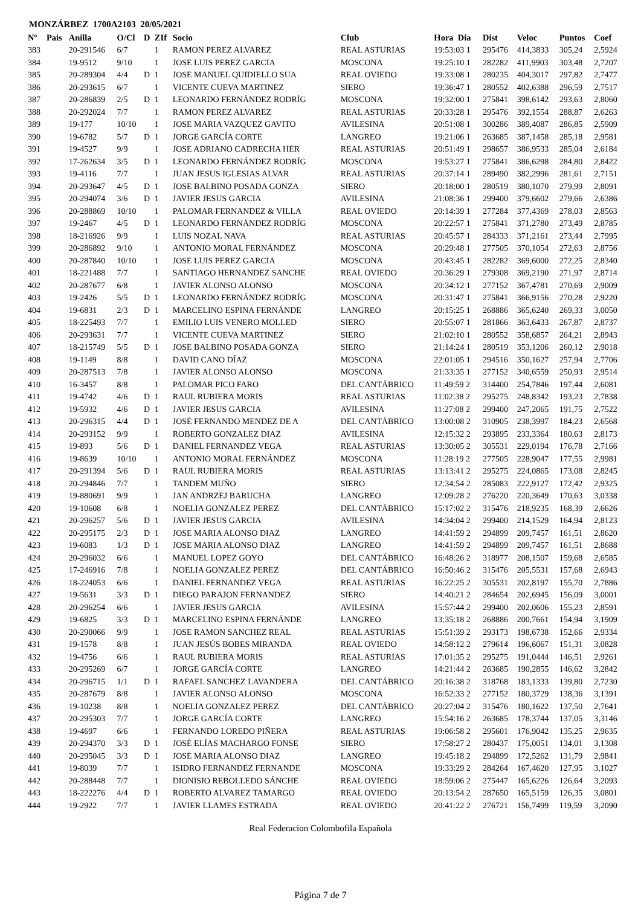MONZÁRBEZ 1700A2103 20/05/2021
| Nº | Pais | Anilla | O/Cl | D | ZIf | Socio | Club | Hora Dia | Dist | Veloc | Puntos | Coef |
| --- | --- | --- | --- | --- | --- | --- | --- | --- | --- | --- | --- | --- |
| 383 | | 20-291546 | 6/7 | | 1 | RAMON PEREZ ALVAREZ | REAL ASTURIAS | 19:53:03 1 | 295476 | 414,3833 | 305,24 | 2,5924 |
| 384 | | 19-9512 | 9/10 | | 1 | JOSE LUIS PEREZ GARCIA | MOSCONA | 19:25:10 1 | 282282 | 411,9903 | 303,48 | 2,7207 |
| 385 | | 20-289304 | 4/4 | D | 1 | JOSE MANUEL QUIDIELLO SUA | REAL OVIEDO | 19:33:08 1 | 280235 | 404,3017 | 297,82 | 2,7477 |
| 386 | | 20-293615 | 6/7 | | 1 | VICENTE CUEVA MARTINEZ | SIERO | 19:36:47 1 | 280552 | 402,6388 | 296,59 | 2,7517 |
| 387 | | 20-286839 | 2/5 | D | 1 | LEONARDO FERNÁNDEZ RODRÍG | MOSCONA | 19:32:00 1 | 275841 | 398,6142 | 293,63 | 2,8060 |
| 388 | | 20-292024 | 7/7 | | 1 | RAMON PEREZ ALVAREZ | REAL ASTURIAS | 20:33:28 1 | 295476 | 392,1554 | 288,87 | 2,6263 |
| 389 | | 19-177 | 10/10 | | 1 | JOSE MARIA VAZQUEZ GAVITO | AVILESINA | 20:51:08 1 | 300286 | 389,4087 | 286,85 | 2,5909 |
| 390 | | 19-6782 | 5/7 | D | 1 | JORGE GARCÍA CORTE | LANGREO | 19:21:06 1 | 263685 | 387,1458 | 285,18 | 2,9581 |
| 391 | | 19-4527 | 9/9 | | 1 | JOSE ADRIANO CADRECHA HER | REAL ASTURIAS | 20:51:49 1 | 298657 | 386,9533 | 285,04 | 2,6184 |
| 392 | | 17-262634 | 3/5 | D | 1 | LEONARDO FERNÁNDEZ RODRÍG | MOSCONA | 19:53:27 1 | 275841 | 386,6298 | 284,80 | 2,8422 |
| 393 | | 19-4116 | 7/7 | | 1 | JUAN JESUS IGLESIAS ALVAR | REAL ASTURIAS | 20:37:14 1 | 289490 | 382,2996 | 281,61 | 2,7151 |
| 394 | | 20-293647 | 4/5 | D | 1 | JOSE BALBINO POSADA GONZA | SIERO | 20:18:00 1 | 280519 | 380,1070 | 279,99 | 2,8091 |
| 395 | | 20-294074 | 3/6 | D | 1 | JAVIER JESUS GARCIA | AVILESINA | 21:08:36 1 | 299400 | 379,6602 | 279,66 | 2,6386 |
| 396 | | 20-288869 | 10/10 | | 1 | PALOMAR FERNANDEZ & VILLA | REAL OVIEDO | 20:14:39 1 | 277284 | 377,4369 | 278,03 | 2,8563 |
| 397 | | 19-2467 | 4/5 | D | 1 | LEONARDO FERNÁNDEZ RODRÍG | MOSCONA | 20:22:57 1 | 275841 | 371,2780 | 273,49 | 2,8785 |
| 398 | | 18-216926 | 9/9 | | 1 | LUIS NOZAL NAVA | REAL ASTURIAS | 20:45:57 1 | 284333 | 371,2161 | 273,44 | 2,7995 |
| 399 | | 20-286892 | 9/10 | | 1 | ANTONIO MORAL FERNÁNDEZ | MOSCONA | 20:29:48 1 | 277505 | 370,1054 | 272,63 | 2,8756 |
| 400 | | 20-287840 | 10/10 | | 1 | JOSE LUIS PEREZ GARCIA | MOSCONA | 20:43:45 1 | 282282 | 369,6000 | 272,25 | 2,8340 |
| 401 | | 18-221488 | 7/7 | | 1 | SANTIAGO HERNANDEZ SANCHE | REAL OVIEDO | 20:36:29 1 | 279308 | 369,2190 | 271,97 | 2,8714 |
| 402 | | 20-287677 | 6/8 | | 1 | JAVIER ALONSO ALONSO | MOSCONA | 20:34:12 1 | 277152 | 367,4781 | 270,69 | 2,9009 |
| 403 | | 19-2426 | 5/5 | D | 1 | LEONARDO FERNÁNDEZ RODRÍG | MOSCONA | 20:31:47 1 | 275841 | 366,9156 | 270,28 | 2,9220 |
| 404 | | 19-6831 | 2/3 | D | 1 | MARCELINO ESPINA FERNÁNDE | LANGREO | 20:15:25 1 | 268886 | 365,6240 | 269,33 | 3,0050 |
| 405 | | 18-225493 | 7/7 | | 1 | EMILIO LUIS VENERO MOLLED | SIERO | 20:55:07 1 | 281866 | 363,6433 | 267,87 | 2,8737 |
| 406 | | 20-293631 | 7/7 | | 1 | VICENTE CUEVA MARTINEZ | SIERO | 21:02:10 1 | 280552 | 358,6857 | 264,21 | 2,8943 |
| 407 | | 18-215749 | 5/5 | D | 1 | JOSE BALBINO POSADA GONZA | SIERO | 21:14:24 1 | 280519 | 353,1206 | 260,12 | 2,9018 |
| 408 | | 19-1149 | 8/8 | | 1 | DAVID CANO DÍAZ | MOSCONA | 22:01:05 1 | 294516 | 350,1627 | 257,94 | 2,7706 |
| 409 | | 20-287513 | 7/8 | | 1 | JAVIER ALONSO ALONSO | MOSCONA | 21:33:35 1 | 277152 | 340,6559 | 250,93 | 2,9514 |
| 410 | | 16-3457 | 8/8 | | 1 | PALOMAR PICO FARO | DEL CANTÁBRICO | 11:49:59 2 | 314400 | 254,7846 | 197,44 | 2,6081 |
| 411 | | 19-4742 | 4/6 | D | 1 | RAUL RUBIERA MORIS | REAL ASTURIAS | 11:02:38 2 | 295275 | 248,8342 | 193,23 | 2,7838 |
| 412 | | 19-5932 | 4/6 | D | 1 | JAVIER JESUS GARCIA | AVILESINA | 11:27:08 2 | 299400 | 247,2065 | 191,75 | 2,7522 |
| 413 | | 20-296315 | 4/4 | D | 1 | JOSÉ FERNANDO MENDEZ DE A | DEL CANTÁBRICO | 13:00:08 2 | 310905 | 238,3997 | 184,23 | 2,6568 |
| 414 | | 20-293152 | 9/9 | | 1 | ROBERTO GONZALEZ DIAZ | AVILESINA | 12:15:32 2 | 293895 | 233,3364 | 180,63 | 2,8173 |
| 415 | | 19-893 | 5/6 | D | 1 | DANIEL FERNANDEZ VEGA | REAL ASTURIAS | 13:30:05 2 | 305531 | 229,0194 | 176,78 | 2,7166 |
| 416 | | 19-8639 | 10/10 | | 1 | ANTONIO MORAL FERNÁNDEZ | MOSCONA | 11:28:19 2 | 277505 | 228,9047 | 177,55 | 2,9981 |
| 417 | | 20-291394 | 5/6 | D | 1 | RAUL RUBIERA MORIS | REAL ASTURIAS | 13:13:41 2 | 295275 | 224,0865 | 173,08 | 2,8245 |
| 418 | | 20-294846 | 7/7 | | 1 | TANDEM MUÑO | SIERO | 12:34:54 2 | 285083 | 222,9127 | 172,42 | 2,9325 |
| 419 | | 19-880691 | 9/9 | | 1 | JAN ANDRZEJ BARUCHA | LANGREO | 12:09:28 2 | 276220 | 220,3649 | 170,63 | 3,0338 |
| 420 | | 19-10608 | 6/8 | | 1 | NOELIA GONZALEZ PEREZ | DEL CANTÁBRICO | 15:17:02 2 | 315476 | 218,9235 | 168,39 | 2,6626 |
| 421 | | 20-296257 | 5/6 | D | 1 | JAVIER JESUS GARCIA | AVILESINA | 14:34:04 2 | 299400 | 214,1529 | 164,94 | 2,8123 |
| 422 | | 20-295175 | 2/3 | D | 1 | JOSE MARIA ALONSO DIAZ | LANGREO | 14:41:59 2 | 294899 | 209,7457 | 161,51 | 2,8620 |
| 423 | | 19-6083 | 1/3 | D | 1 | JOSE MARIA ALONSO DIAZ | LANGREO | 14:41:59 2 | 294899 | 209,7457 | 161,51 | 2,8688 |
| 424 | | 20-296032 | 6/6 | | 1 | MANUEL LOPEZ GOYO | DEL CANTÁBRICO | 16:48:26 2 | 318977 | 208,1507 | 159,68 | 2,6585 |
| 425 | | 17-246916 | 7/8 | | 1 | NOELIA GONZALEZ PEREZ | DEL CANTÁBRICO | 16:50:46 2 | 315476 | 205,5531 | 157,68 | 2,6943 |
| 426 | | 18-224053 | 6/6 | | 1 | DANIEL FERNANDEZ VEGA | REAL ASTURIAS | 16:22:25 2 | 305531 | 202,8197 | 155,70 | 2,7886 |
| 427 | | 19-5631 | 3/3 | D | 1 | DIEGO PARAJON FERNANDEZ | SIERO | 14:40:21 2 | 284654 | 202,6945 | 156,09 | 3,0001 |
| 428 | | 20-296254 | 6/6 | | 1 | JAVIER JESUS GARCIA | AVILESINA | 15:57:44 2 | 299400 | 202,0606 | 155,23 | 2,8591 |
| 429 | | 19-6825 | 3/3 | D | 1 | MARCELINO ESPINA FERNÁNDE | LANGREO | 13:35:18 2 | 268886 | 200,7661 | 154,94 | 3,1909 |
| 430 | | 20-290066 | 9/9 | | 1 | JOSE RAMON SANCHEZ REAL | REAL ASTURIAS | 15:51:39 2 | 293173 | 198,6738 | 152,66 | 2,9334 |
| 431 | | 19-1578 | 8/8 | | 1 | JUAN JESÚS BOBES MIRANDA | REAL OVIEDO | 14:58:12 2 | 279614 | 196,6067 | 151,31 | 3,0828 |
| 432 | | 19-4756 | 6/6 | | 1 | RAUL RUBIERA MORIS | REAL ASTURIAS | 17:01:35 2 | 295275 | 191,0444 | 146,51 | 2,9261 |
| 433 | | 20-295269 | 6/7 | | 1 | JORGE GARCÍA CORTE | LANGREO | 14:21:44 2 | 263685 | 190,2855 | 146,62 | 3,2842 |
| 434 | | 20-296715 | 1/1 | D | 1 | RAFAEL SANCHEZ LAVANDERA | DEL CANTÁBRICO | 20:16:38 2 | 318768 | 183,1333 | 139,80 | 2,7230 |
| 435 | | 20-287679 | 8/8 | | 1 | JAVIER ALONSO ALONSO | MOSCONA | 16:52:33 2 | 277152 | 180,3729 | 138,36 | 3,1391 |
| 436 | | 19-10238 | 8/8 | | 1 | NOELIA GONZALEZ PEREZ | DEL CANTÁBRICO | 20:27:04 2 | 315476 | 180,1622 | 137,50 | 2,7641 |
| 437 | | 20-295303 | 7/7 | | 1 | JORGE GARCÍA CORTE | LANGREO | 15:54:16 2 | 263685 | 178,3744 | 137,05 | 3,3146 |
| 438 | | 19-4697 | 6/6 | | 1 | FERNANDO LOREDO PIÑERA | REAL ASTURIAS | 19:06:58 2 | 295601 | 176,9042 | 135,25 | 2,9635 |
| 439 | | 20-294370 | 3/3 | D | 1 | JOSÉ ELÍAS MACHARGO FONSE | SIERO | 17:58:27 2 | 280437 | 175,0051 | 134,01 | 3,1308 |
| 440 | | 20-295045 | 3/3 | D | 1 | JOSE MARIA ALONSO DIAZ | LANGREO | 19:45:18 2 | 294899 | 172,5262 | 131,79 | 2,9841 |
| 441 | | 19-8039 | 7/7 | | 1 | ISIDRO FERNANDEZ FERNANDE | MOSCONA | 19:33:29 2 | 284264 | 167,4620 | 127,95 | 3,1027 |
| 442 | | 20-288448 | 7/7 | | 1 | DIONISIO REBOLLEDO SÁNCHE | REAL OVIEDO | 18:59:06 2 | 275447 | 165,6226 | 126,64 | 3,2093 |
| 443 | | 18-222276 | 4/4 | D | 1 | ROBERTO ALVAREZ TAMARGO | REAL OVIEDO | 20:13:54 2 | 287650 | 165,5159 | 126,35 | 3,0801 |
| 444 | | 19-2922 | 7/7 | | 1 | JAVIER LLAMES ESTRADA | REAL OVIEDO | 20:41:22 2 | 276721 | 156,7499 | 119,59 | 3,2090 |
Real Federacion Colombofila Española
Página 7 de 7